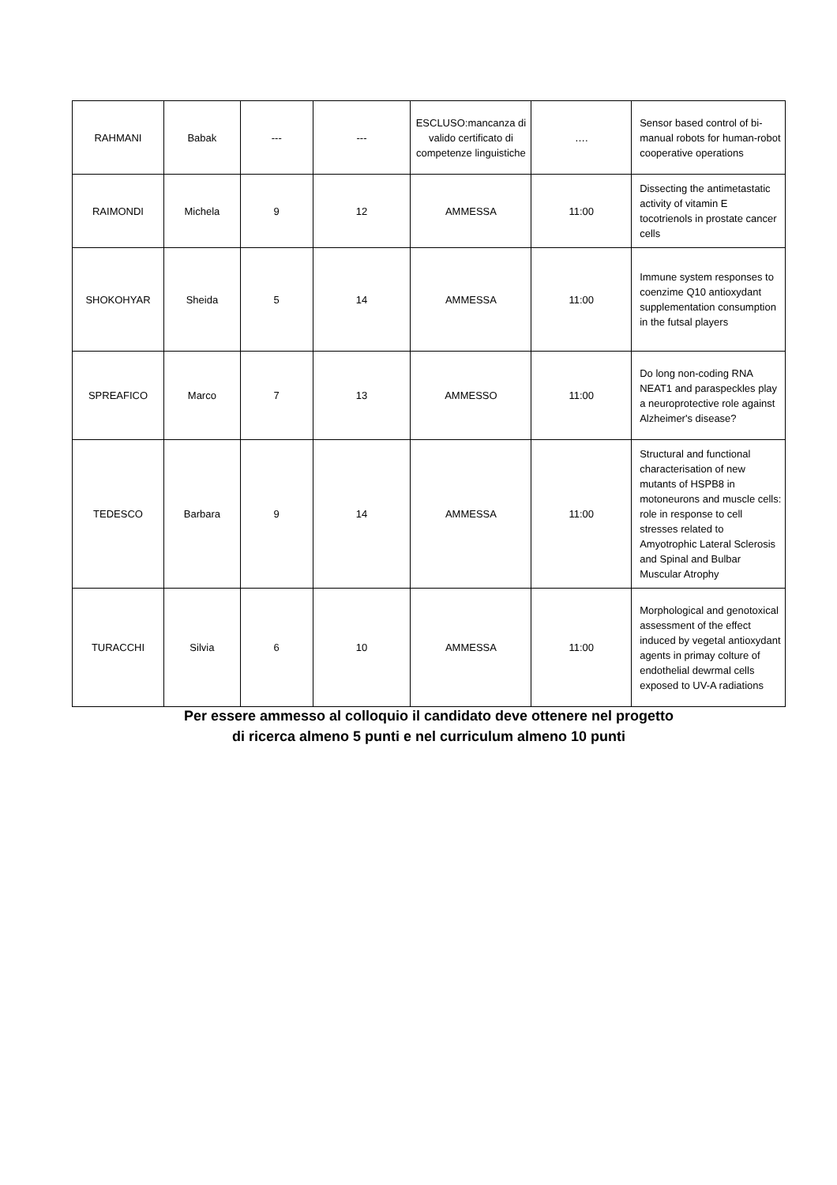| RAHMANI | Babak | --- | --- | ESCLUSO:mancanza di valido certificato di competenze linguistiche | …. | Sensor based control of bi-manual robots for human-robot cooperative operations |
| RAIMONDI | Michela | 9 | 12 | AMMESSA | 11:00 | Dissecting the antimetastatic activity of vitamin E tocotrienols in prostate cancer cells |
| SHOKOHYAR | Sheida | 5 | 14 | AMMESSA | 11:00 | Immune system responses to coenzime Q10 antioxydant supplementation consumption in the futsal players |
| SPREAFICO | Marco | 7 | 13 | AMMESSO | 11:00 | Do long non-coding RNA NEAT1 and paraspeckles play a neuroprotective role against Alzheimer's disease? |
| TEDESCO | Barbara | 9 | 14 | AMMESSA | 11:00 | Structural and functional characterisation of new mutants of HSPB8 in motoneurons and muscle cells: role in response to cell stresses related to Amyotrophic Lateral Sclerosis and Spinal and Bulbar Muscular Atrophy |
| TURACCHI | Silvia | 6 | 10 | AMMESSA | 11:00 | Morphological and genotoxical assessment of the effect induced by vegetal antioxydant agents in primay colture of endothelial dewrmal cells exposed to UV-A radiations |
Per essere ammesso al colloquio il candidato deve ottenere nel progetto
di ricerca almeno 5 punti e nel curriculum almeno 10 punti